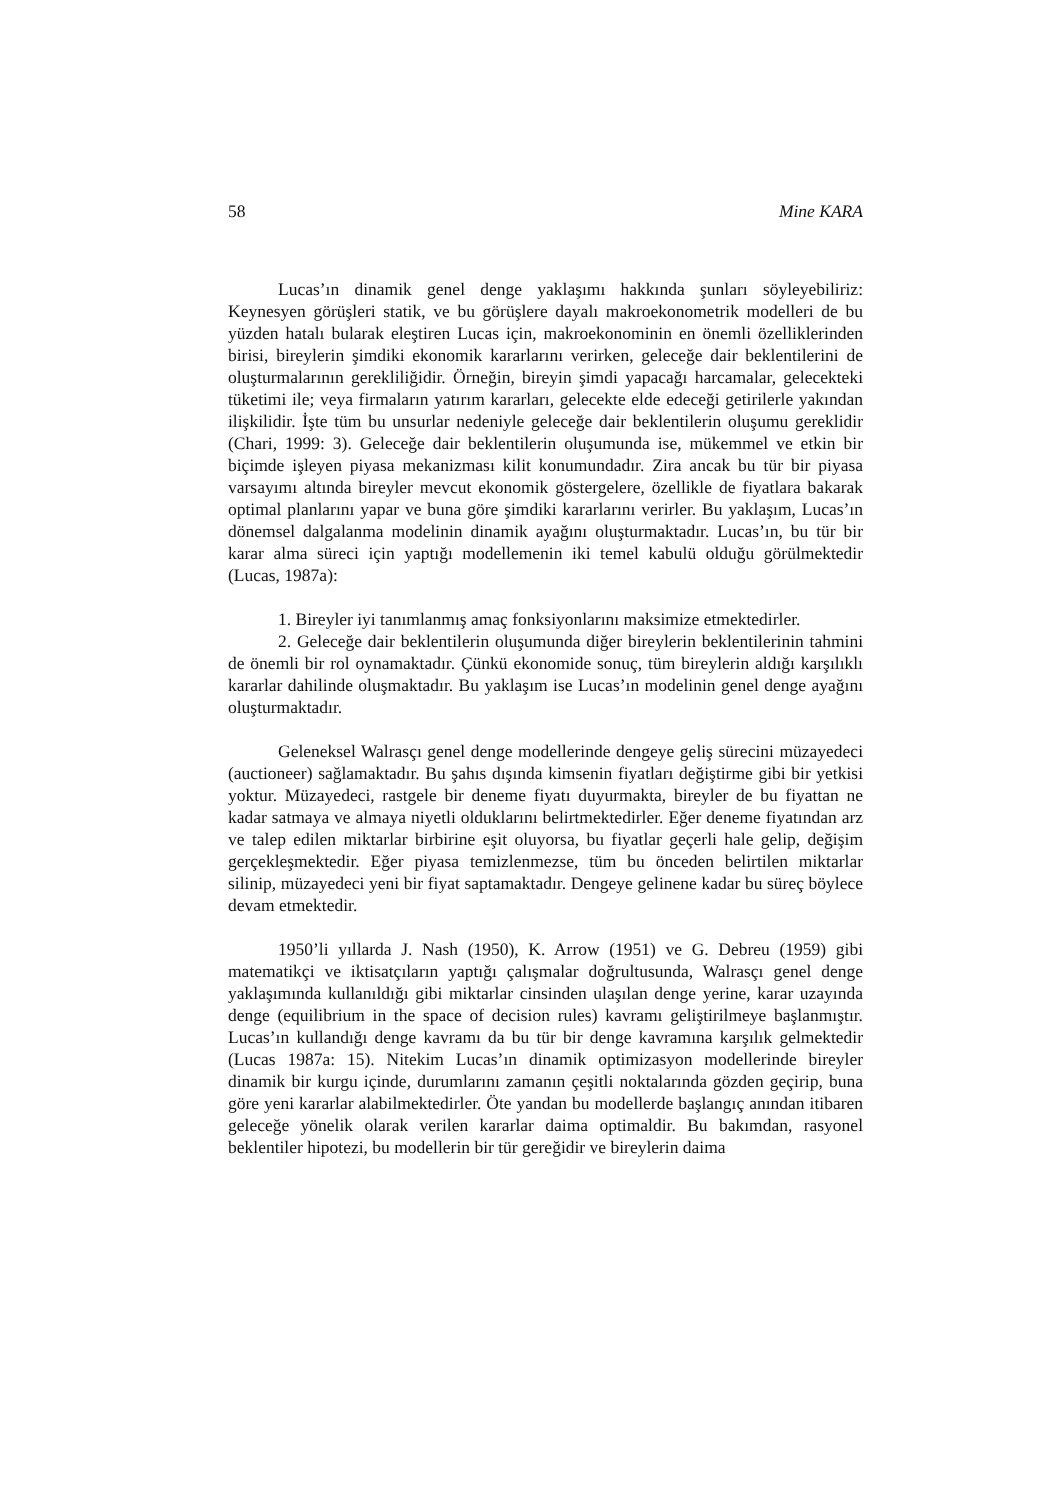58 Mine KARA
Lucas’ın dinamik genel denge yaklaşımı hakkında şunları söyleyebiliriz: Keynesyen görüşleri statik, ve bu görüşlere dayalı makroekonometrik modelleri de bu yüzden hatalı bularak eleştiren Lucas için, makroekonominin en önemli özelliklerinden birisi, bireylerin şimdiki ekonomik kararlarını verirken, geleceğe dair beklentilerini de oluşturmalarının gerekliliğidir. Örneğin, bireyin şimdi yapacağı harcamalar, gelecekteki tüketimi ile; veya firmaların yatırım kararları, gelecekte elde edeceği getirilerle yakından ilişkilidir. İşte tüm bu unsurlar nedeniyle geleceğe dair beklentilerin oluşumu gereklidir (Chari, 1999: 3). Geleceğe dair beklentilerin oluşumunda ise, mükemmel ve etkin bir biçimde işleyen piyasa mekanizması kilit konumundadır. Zira ancak bu tür bir piyasa varsayımı altında bireyler mevcut ekonomik göstergelere, özellikle de fiyatlara bakarak optimal planlarını yapar ve buna göre şimdiki kararlarını verirler. Bu yaklaşım, Lucas’ın dönemsel dalgalanma modelinin dinamik ayağını oluşturmaktadır. Lucas’ın, bu tür bir karar alma süreci için yaptığı modellemenin iki temel kabulü olduğu görülmektedir (Lucas, 1987a):
1. Bireyler iyi tanımlanmış amaç fonksiyonlarını maksimize etmektedirler.
2. Geleceğe dair beklentilerin oluşumunda diğer bireylerin beklentilerinin tahmini de önemli bir rol oynamaktadır. Çünkü ekonomide sonuç, tüm bireylerin aldığı karşılıklı kararlar dahilinde oluşmaktadır. Bu yaklaşım ise Lucas’ın modelinin genel denge ayağını oluşturmaktadır.
Geleneksel Walrasçı genel denge modellerinde dengeye geliş sürecini müzayedeci (auctioneer) sağlamaktadır. Bu şahıs dışında kimsenin fiyatları değiştirme gibi bir yetkisi yoktur. Müzayedeci, rastgele bir deneme fiyatı duyurmakta, bireyler de bu fiyattan ne kadar satmaya ve almaya niyetli olduklarını belirtmektedirler. Eğer deneme fiyatından arz ve talep edilen miktarlar birbirine eşit oluyorsa, bu fiyatlar geçerli hale gelip, değişim gerçekleşmektedir. Eğer piyasa temizlenmezse, tüm bu önceden belirtilen miktarlar silinip, müzayedeci yeni bir fiyat saptamaktadır. Dengeye gelinene kadar bu süreç böylece devam etmektedir.
1950’li yıllarda J. Nash (1950), K. Arrow (1951) ve G. Debreu (1959) gibi matematikçi ve iktisatçıların yaptığı çalışmalar doğrultusunda, Walrasçı genel denge yaklaşımında kullanıldığı gibi miktarlar cinsinden ulaşılan denge yerine, karar uzayında denge (equilibrium in the space of decision rules) kavramı geliştirilmeye başlanmıştır. Lucas’ın kullandığı denge kavramı da bu tür bir denge kavramına karşılık gelmektedir (Lucas 1987a: 15). Nitekim Lucas’ın dinamik optimizasyon modellerinde bireyler dinamik bir kurgu içinde, durumlarını zamanın çeşitli noktalarında gözden geçirip, buna göre yeni kararlar alabilmektedirler. Öte yandan bu modellerde başlangıç anından itibaren geleceğe yönelik olarak verilen kararlar daima optimaldir. Bu bakımdan, rasyonel beklentiler hipotezi, bu modellerin bir tür gereğidir ve bireylerin daima